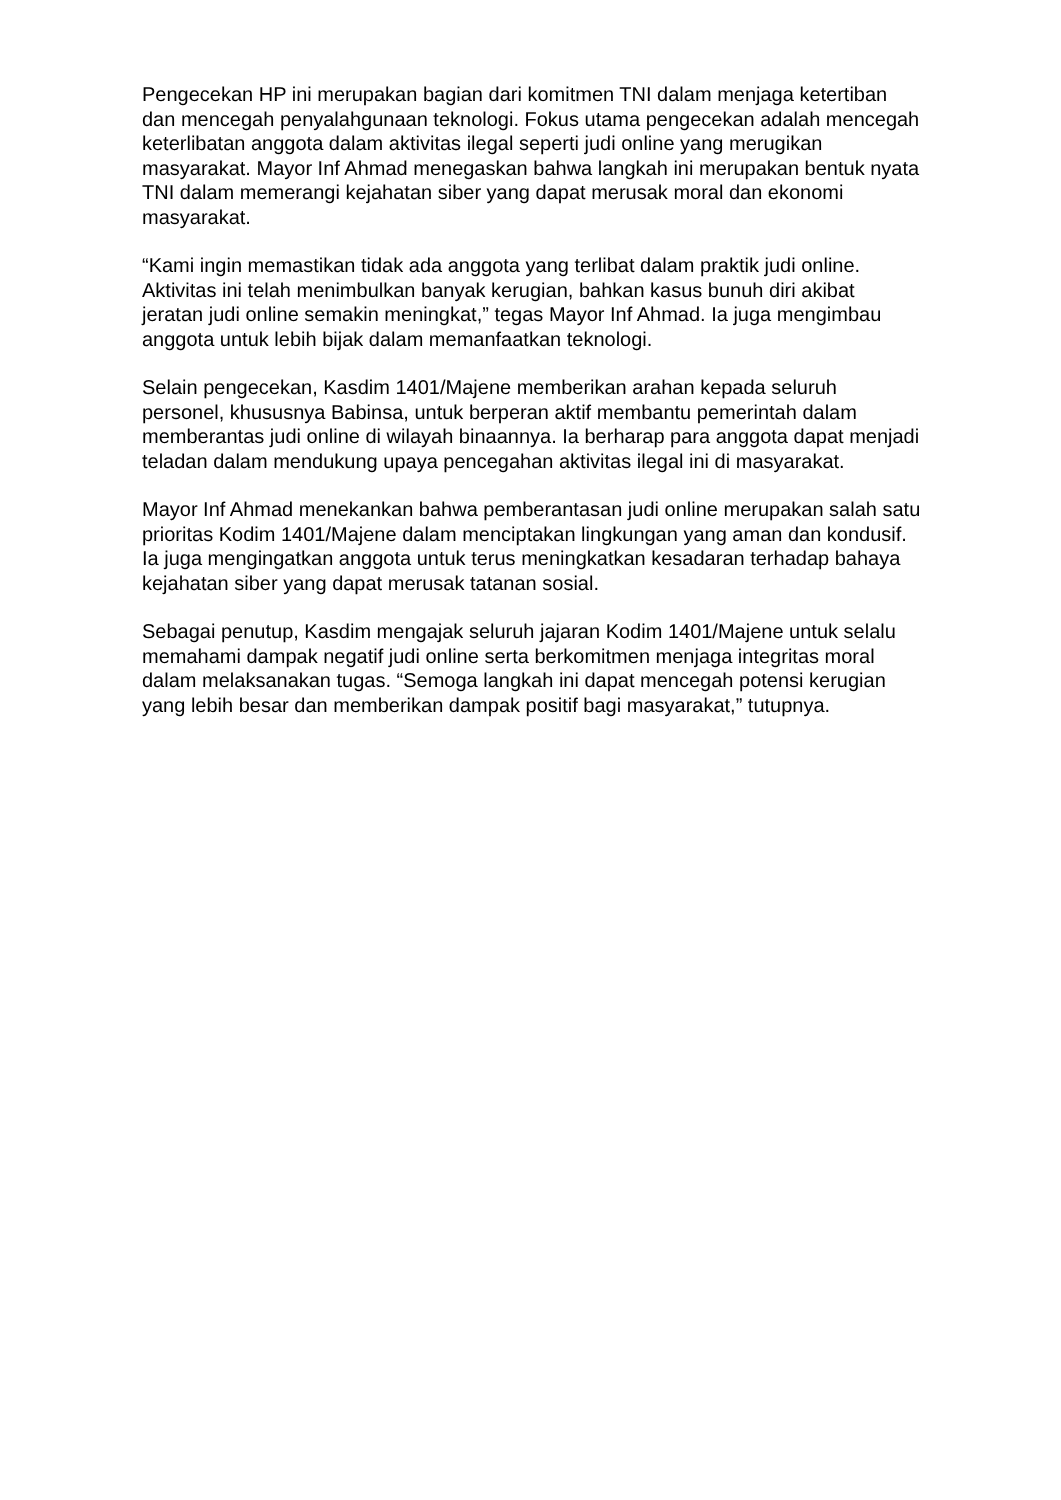Pengecekan HP ini merupakan bagian dari komitmen TNI dalam menjaga ketertiban dan mencegah penyalahgunaan teknologi. Fokus utama pengecekan adalah mencegah keterlibatan anggota dalam aktivitas ilegal seperti judi online yang merugikan masyarakat. Mayor Inf Ahmad menegaskan bahwa langkah ini merupakan bentuk nyata TNI dalam memerangi kejahatan siber yang dapat merusak moral dan ekonomi masyarakat.
“Kami ingin memastikan tidak ada anggota yang terlibat dalam praktik judi online. Aktivitas ini telah menimbulkan banyak kerugian, bahkan kasus bunuh diri akibat jeratan judi online semakin meningkat,” tegas Mayor Inf Ahmad. Ia juga mengimbau anggota untuk lebih bijak dalam memanfaatkan teknologi.
Selain pengecekan, Kasdim 1401/Majene memberikan arahan kepada seluruh personel, khususnya Babinsa, untuk berperan aktif membantu pemerintah dalam memberantas judi online di wilayah binaannya. Ia berharap para anggota dapat menjadi teladan dalam mendukung upaya pencegahan aktivitas ilegal ini di masyarakat.
Mayor Inf Ahmad menekankan bahwa pemberantasan judi online merupakan salah satu prioritas Kodim 1401/Majene dalam menciptakan lingkungan yang aman dan kondusif. Ia juga mengingatkan anggota untuk terus meningkatkan kesadaran terhadap bahaya kejahatan siber yang dapat merusak tatanan sosial.
Sebagai penutup, Kasdim mengajak seluruh jajaran Kodim 1401/Majene untuk selalu memahami dampak negatif judi online serta berkomitmen menjaga integritas moral dalam melaksanakan tugas. “Semoga langkah ini dapat mencegah potensi kerugian yang lebih besar dan memberikan dampak positif bagi masyarakat,” tutupnya.